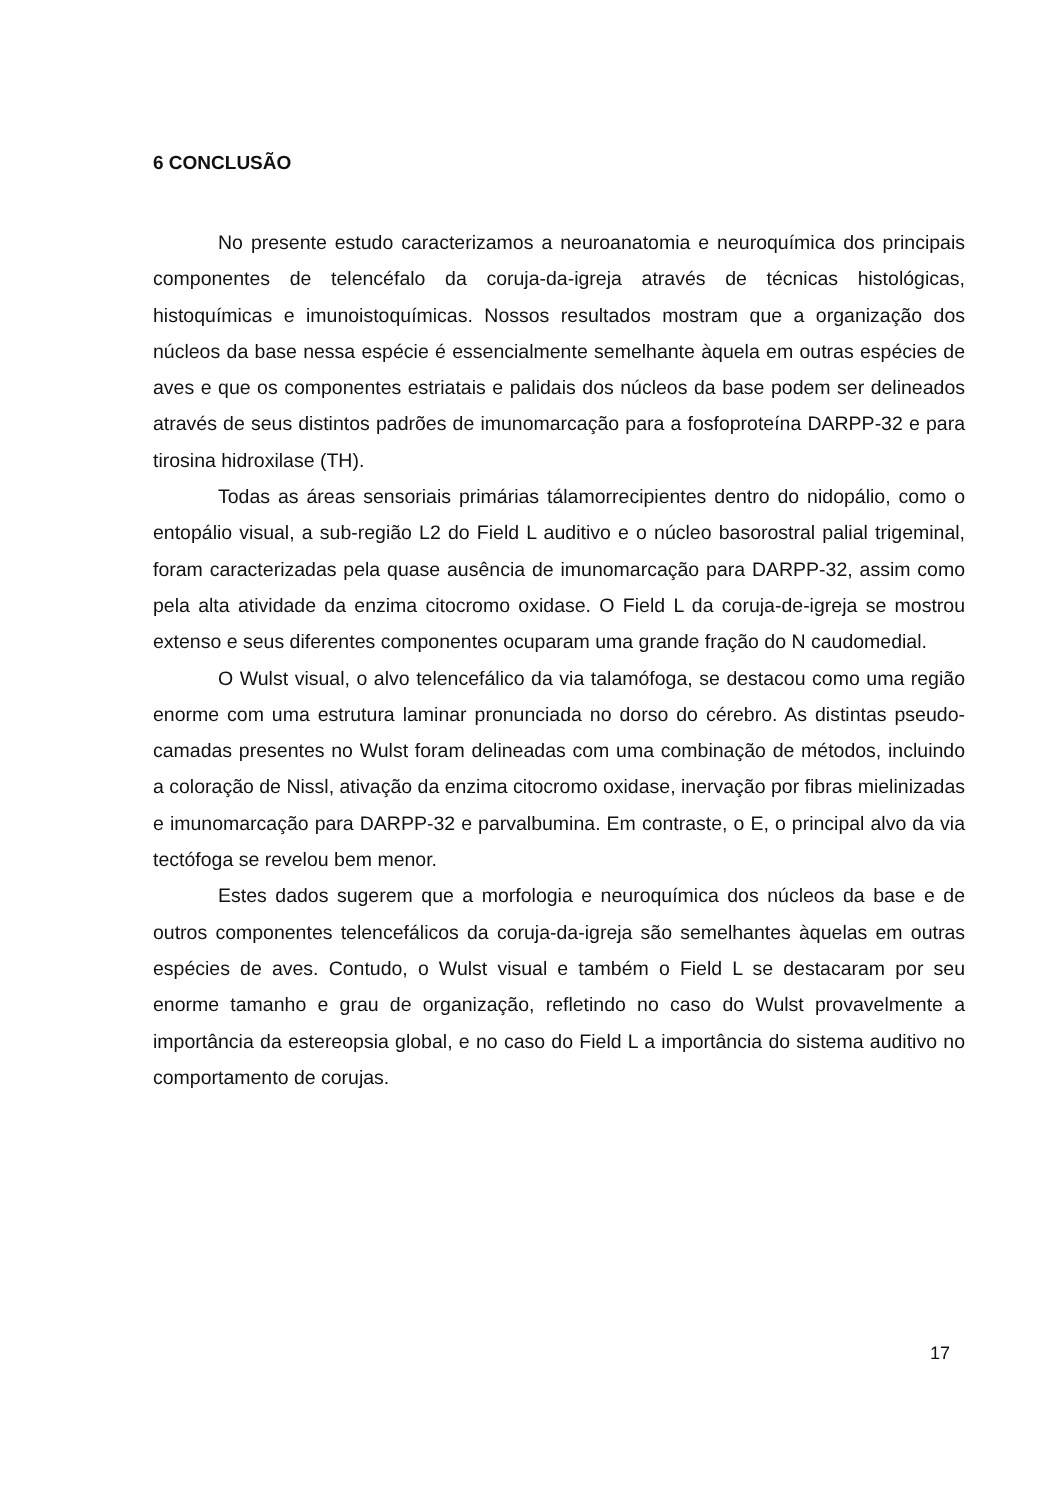6 CONCLUSÃO
No presente estudo caracterizamos a neuroanatomia e neuroquímica dos principais componentes de telencéfalo da coruja-da-igreja através de técnicas histológicas, histoquímicas e imunoistoquímicas. Nossos resultados mostram que a organização dos núcleos da base nessa espécie é essencialmente semelhante àquela em outras espécies de aves e que os componentes estriatais e palidais dos núcleos da base podem ser delineados através de seus distintos padrões de imunomarcação para a fosfoproteína DARPP-32 e para tirosina hidroxilase (TH).
Todas as áreas sensoriais primárias tálamorrecipientes dentro do nidopálio, como o entopálio visual, a sub-região L2 do Field L auditivo e o núcleo basorostral palial trigeminal, foram caracterizadas pela quase ausência de imunomarcação para DARPP-32, assim como pela alta atividade da enzima citocromo oxidase. O Field L da coruja-de-igreja se mostrou extenso e seus diferentes componentes ocuparam uma grande fração do N caudomedial.
O Wulst visual, o alvo telencefálico da via talamófoga, se destacou como uma região enorme com uma estrutura laminar pronunciada no dorso do cérebro. As distintas pseudo-camadas presentes no Wulst foram delineadas com uma combinação de métodos, incluindo a coloração de Nissl, ativação da enzima citocromo oxidase, inervação por fibras mielinizadas e imunomarcação para DARPP-32 e parvalbumina. Em contraste, o E, o principal alvo da via tectófoga se revelou bem menor.
Estes dados sugerem que a morfologia e neuroquímica dos núcleos da base e de outros componentes telencefálicos da coruja-da-igreja são semelhantes àquelas em outras espécies de aves. Contudo, o Wulst visual e também o Field L se destacaram por seu enorme tamanho e grau de organização, refletindo no caso do Wulst provavelmente a importância da estereopsia global, e no caso do Field L a importância do sistema auditivo no comportamento de corujas.
17